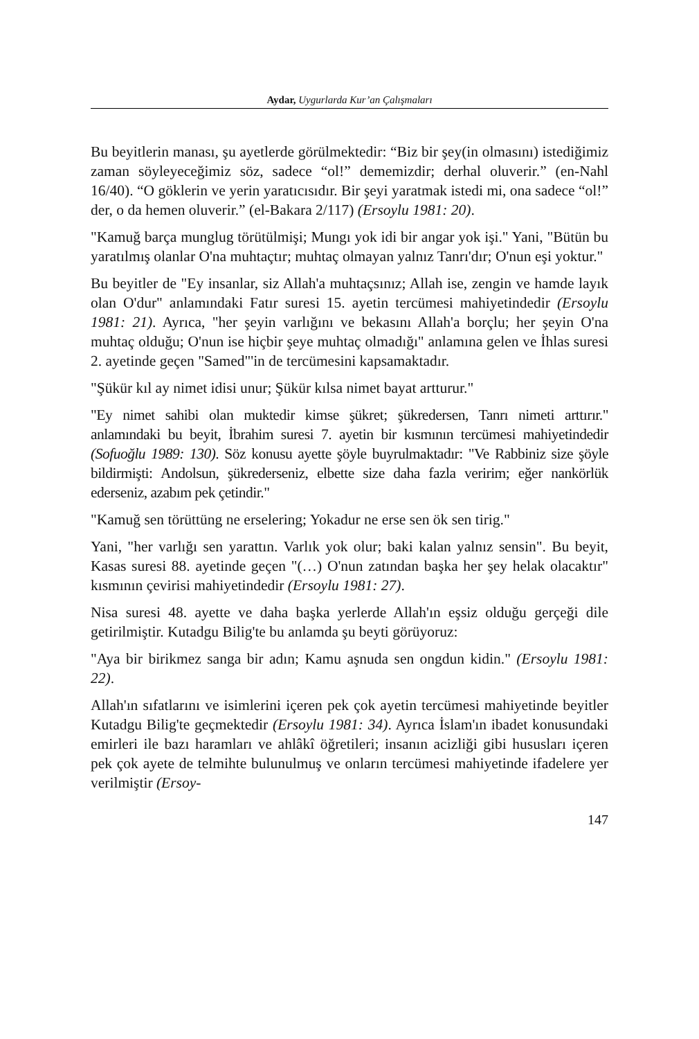Aydar, Uygurlarda Kur’an Çalışmaları
Bu beyitlerin manası, şu ayetlerde görülmektedir: “Biz bir şey(in olması­nı) istediğimiz zaman söyleyeceğimiz söz, sadece “ol!” dememizdir; der­hal oluverir.” (en-Nahl 16/40). “O göklerin ve yerin yaratıcısıdır. Bir şeyi yaratmak istedi mi, ona sadece “ol!” der, o da hemen oluverir.” (el-Bakara 2/117) (Ersoylu 1981: 20).
"Kamuğ barça munglug törütülmişi; Mungı yok idi bir angar yok işi." Yani, "Bütün bu yaratılmış olanlar O'na muhtaçtır; muhtaç olmayan yal­nız Tanrı'dır; O'nun eşi yoktur."
Bu beyitler de "Ey insanlar, siz Allah'a muhtaçsınız; Allah ise, zengin ve hamde layık olan O'dur" anlamındaki Fatır suresi 15. ayetin tercümesi mahiyetindedir (Ersoylu 1981: 21). Ayrıca, "her şeyin varlığını ve beka­sını Allah'a borçlu; her şeyin O'na muhtaç olduğu; O'nun ise hiçbir şeye muhtaç olmadığı" anlamına gelen ve İhlas suresi 2. ayetinde geçen "Samed"'in de tercümesini kapsamaktadır.
"Şükür kıl ay nimet idisi unur; Şükür kılsa nimet bayat artturur."
"Ey nimet sahibi olan muktedir kimse şükret; şükredersen, Tanrı nimeti arttı­rır." anlamındaki bu beyit, İbrahim suresi 7. ayetin bir kısmının tercümesi ma­hiyetindedir (Sofuoğlu 1989: 130). Söz konusu ayette şöyle buyrulmaktadır: "Ve Rabbiniz size şöyle bildirmişti: Andolsun, şükrederseniz, elbette size daha fazla veririm; eğer nankörlük ederseniz, azabım pek çetindir."
"Kamuğ sen törüttüng ne erselering; Yokadur ne erse sen ök sen tirig."
Yani, "her varlığı sen yarattın. Varlık yok olur; baki kalan yalnız sensin". Bu beyit, Kasas suresi 88. ayetinde geçen "(…) O'nun zatından başka her şey helak olacaktır" kısmının çevirisi mahiyetindedir (Ersoylu 1981: 27).
Nisa suresi 48. ayette ve daha başka yerlerde Allah'ın eşsiz olduğu gerçe­ği dile getirilmiştir. Kutadgu Bilig'te bu anlamda şu beyti görüyoruz:
"Aya bir birikmez sanga bir adın; Kamu aşnuda sen ongdun kidin." (Er­soylu 1981: 22).
Allah'ın sıfatlarını ve isimlerini içeren pek çok ayetin tercümesi mahiye­tinde beyitler Kutadgu Bilig'te geçmektedir (Ersoylu 1981: 34). Ayrıca İslam'ın ibadet konusundaki emirleri ile bazı haramları ve ahlâkî öğretile­ri; insanın acizliği gibi hususları içeren pek çok ayete de telmihte bulu­nulmuş ve onların tercümesi mahiyetinde ifadelere yer verilmiştir (Ersoy-
147